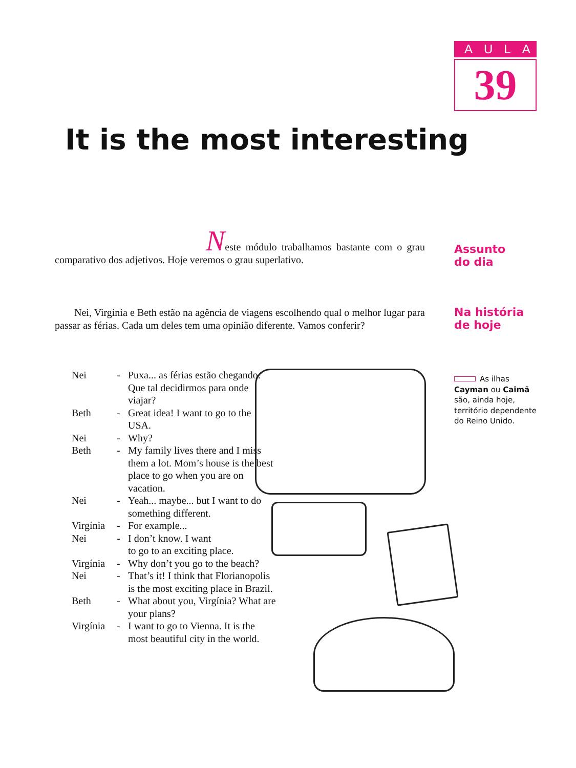AULA
39
It is the most interesting
Neste módulo trabalhamos bastante com o grau comparativo dos adjetivos. Hoje veremos o grau superlativo.
Assunto
do dia
Nei, Virgínia e Beth estão na agência de viagens escolhendo qual o melhor lugar para passar as férias. Cada um deles tem uma opinião diferente. Vamos conferir?
Na história
de hoje
As ilhas Cayman ou Caimã são, ainda hoje, território dependente do Reino Unido.
| Nei | - | Puxa... as férias estão chegando. Que tal decidirmos para onde viajar? |
| Beth | - | Great idea! I want to go to the USA. |
| Nei | - | Why? |
| Beth | - | My family lives there and I miss them a lot. Mom’s house is the best place to go when you are on vacation. |
| Nei | - | Yeah... maybe... but I want to do something different. |
| Virgínia | - | For example... |
| Nei | - | I don’t know. I want to go to an exciting place. |
| Virgínia | - | Why don’t you go to the beach? |
| Nei | - | That’s it! I think that Florianopolis is the most exciting place in Brazil. |
| Beth | - | What about you, Virgínia? What are your plans? |
| Virgínia | - | I want to go to Vienna. It is the most beautiful city in the world. |